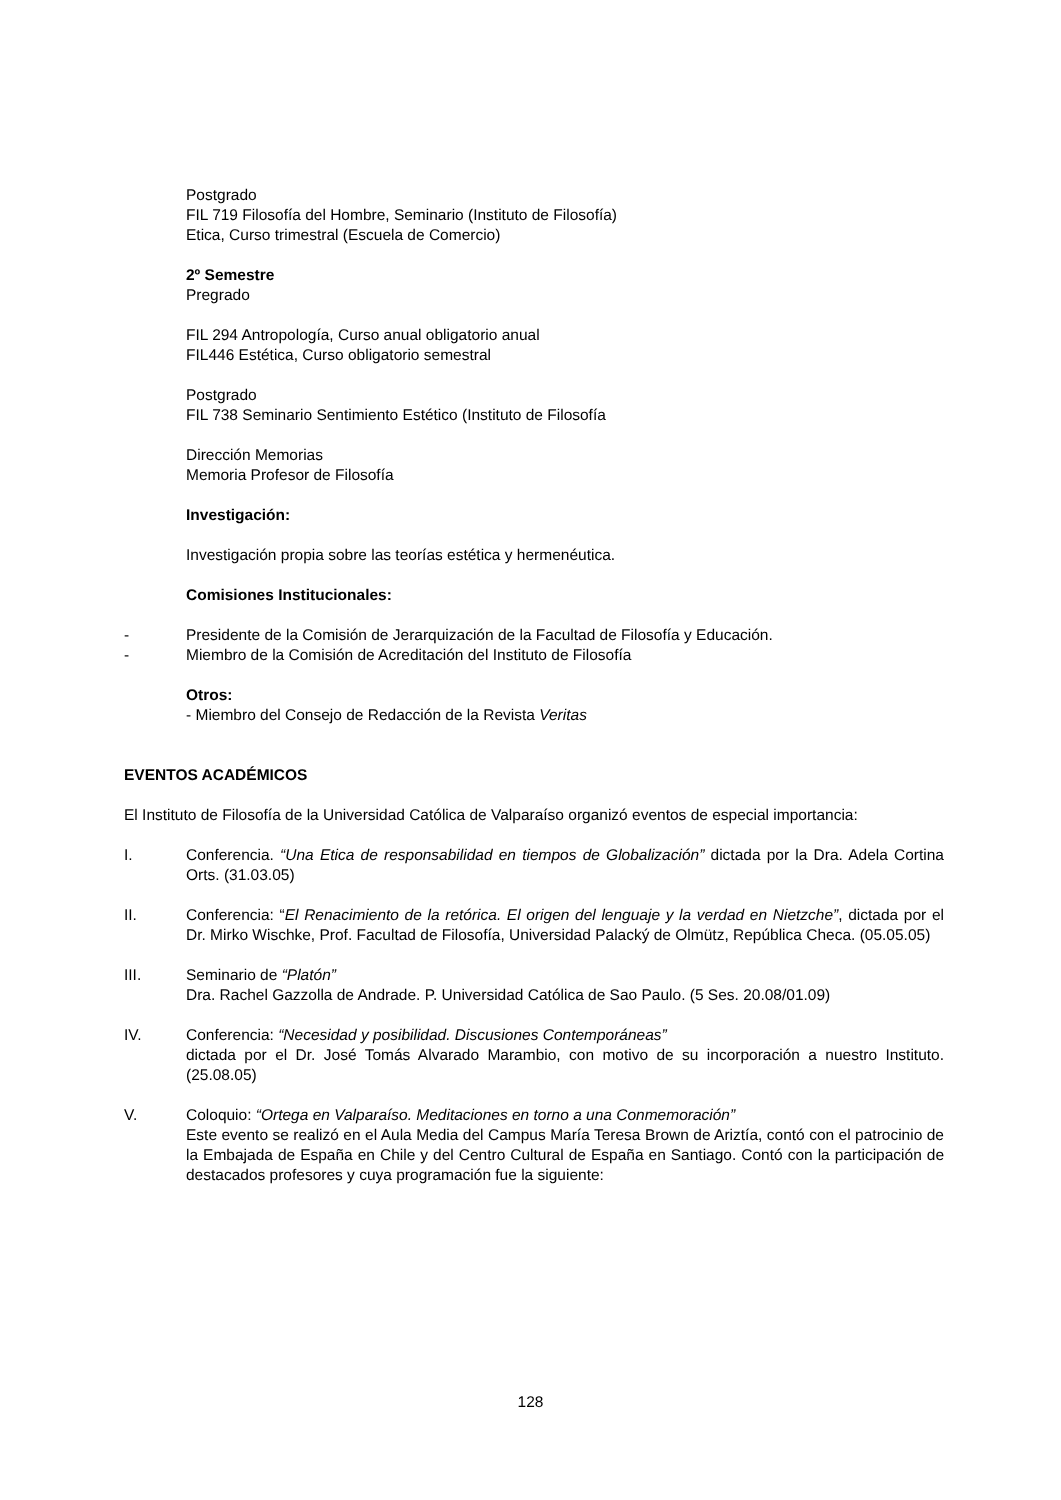Postgrado
FIL 719 Filosofía del Hombre, Seminario (Instituto de Filosofía)
Etica, Curso trimestral (Escuela de Comercio)
2º Semestre
Pregrado
FIL 294 Antropología, Curso anual obligatorio anual
FIL446 Estética, Curso obligatorio semestral
Postgrado
FIL 738 Seminario Sentimiento Estético (Instituto de Filosofía
Dirección Memorias
Memoria Profesor de Filosofía
Investigación:
Investigación propia sobre las teorías estética y hermenéutica.
Comisiones Institucionales:
- Presidente de la Comisión de Jerarquización de la Facultad de Filosofía y Educación.
- Miembro de la Comisión de Acreditación del Instituto de Filosofía
Otros:
- Miembro del Consejo de Redacción de la Revista Veritas
EVENTOS ACADÉMICOS
El Instituto de Filosofía de la Universidad Católica de Valparaíso organizó eventos de especial importancia:
I. Conferencia. “Una Etica de responsabilidad en tiempos de Globalización” dictada por la Dra. Adela Cortina Orts. (31.03.05)
II. Conferencia: “El Renacimiento de la retórica. El origen del lenguaje y la verdad en Nietzche”, dictada por el Dr. Mirko Wischke, Prof. Facultad de Filosofía, Universidad Palacký de Olmütz, República Checa. (05.05.05)
III. Seminario de “Platón”
Dra. Rachel Gazzolla de Andrade. P. Universidad Católica de Sao Paulo. (5 Ses. 20.08/01.09)
IV. Conferencia: “Necesidad y posibilidad. Discusiones Contemporáneas”
dictada por el Dr. José Tomás Alvarado Marambio, con motivo de su incorporación a nuestro Instituto. (25.08.05)
V. Coloquio: “Ortega en Valparaíso. Meditaciones en torno a una Conmemoración”
Este evento se realizó en el Aula Media del Campus María Teresa Brown de Ariztía, contó con el patrocinio de la Embajada de España en Chile y del Centro Cultural de España en Santiago. Contó con la participación de destacados profesores y cuya programación fue la siguiente:
128